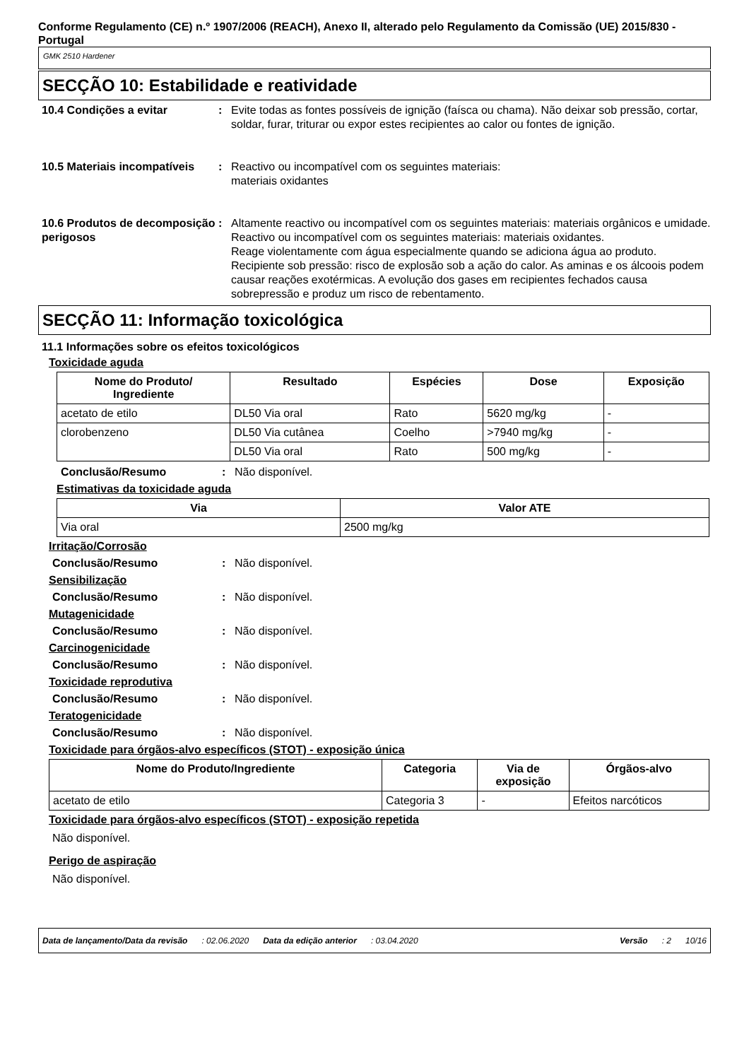Conforme Regulamento (CE) n.º 1907/2006 (REACH), Anexo II, alterado pelo Regulamento da Comissão (UE) 2015/830 - Portugal
GMK 2510 Hardener
SECÇÃO 10: Estabilidade e reatividade
10.4 Condições a evitar : Evite todas as fontes possíveis de ignição (faísca ou chama). Não deixar sob pressão, cortar, soldar, furar, triturar ou expor estes recipientes ao calor ou fontes de ignição.
10.5 Materiais incompatíveis
: Reactivo ou incompatível com os seguintes materiais:
materiais oxidantes
10.6 Produtos de decomposição perigosos
: Altamente reactivo ou incompatível com os seguintes materiais: materiais orgânicos e umidade.
Reactivo ou incompatível com os seguintes materiais: materiais oxidantes.
Reage violentamente com água especialmente quando se adiciona água ao produto. Recipiente sob pressão: risco de explosão sob a ação do calor. As aminas e os álcoois podem causar reações exotérmicas. A evolução dos gases em recipientes fechados causa sobrepressão e produz um risco de rebentamento.
SECÇÃO 11: Informação toxicológica
11.1 Informações sobre os efeitos toxicológicos
Toxicidade aguda
| Nome do Produto/ Ingrediente | Resultado | Espécies | Dose | Exposição |
| --- | --- | --- | --- | --- |
| acetato de etilo | DL50 Via oral | Rato | 5620 mg/kg | - |
| clorobenzeno | DL50 Via cutânea | Coelho | >7940 mg/kg | - |
| | DL50 Via oral | Rato | 500 mg/kg | - |
Conclusão/Resumo : Não disponível.
Estimativas da toxicidade aguda
| Via | Valor ATE |
| --- | --- |
| Via oral | 2500 mg/kg |
Irritação/Corrosão
Conclusão/Resumo : Não disponível.
Sensibilização
Conclusão/Resumo : Não disponível.
Mutagenicidade
Conclusão/Resumo : Não disponível.
Carcinogenicidade
Conclusão/Resumo : Não disponível.
Toxicidade reprodutiva
Conclusão/Resumo : Não disponível.
Teratogenicidade
Conclusão/Resumo : Não disponível.
Toxicidade para órgãos-alvo específicos (STOT) - exposição única
| Nome do Produto/Ingrediente | Categoria | Via de exposição | Órgãos-alvo |
| --- | --- | --- | --- |
| acetato de etilo | Categoria 3 | - | Efeitos narcóticos |
Toxicidade para órgãos-alvo específicos (STOT) - exposição repetida
Não disponível.
Perigo de aspiração
Não disponível.
Data de lançamento/Data da revisão: 02.06.2020 Data da edição anterior: 03.04.2020 Versão: 2 10/16